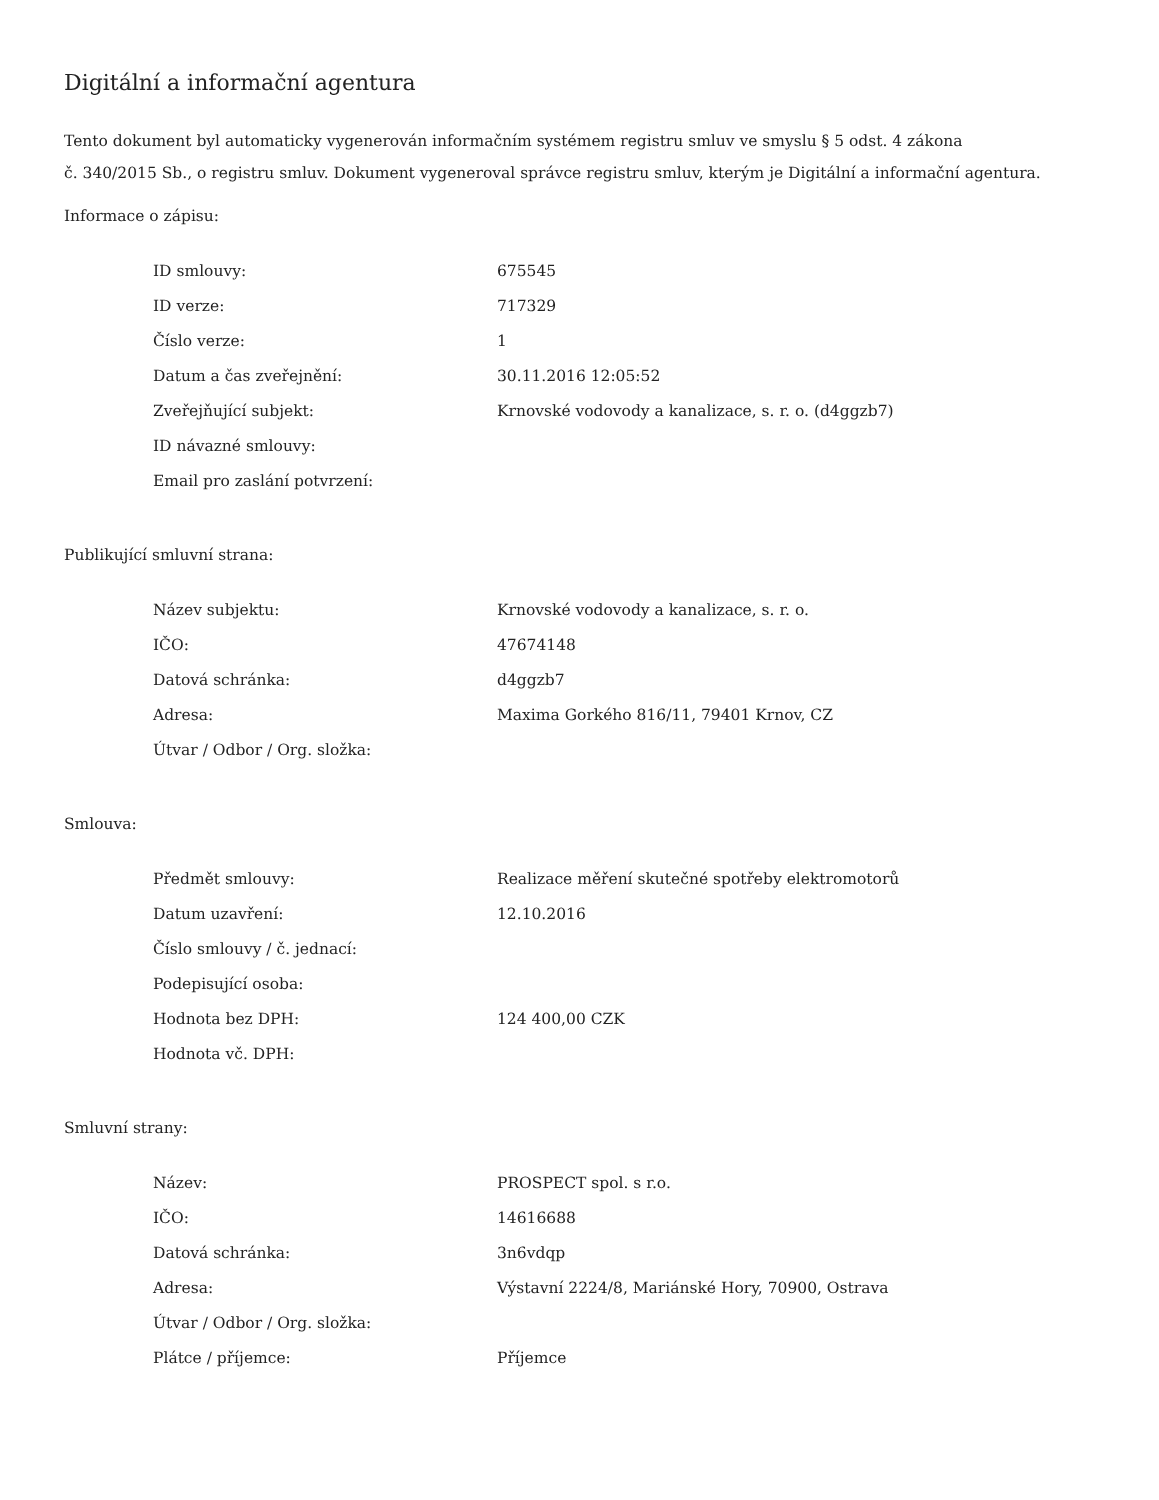Digitální a informační agentura
Tento dokument byl automaticky vygenerován informačním systémem registru smluv ve smyslu § 5 odst. 4 zákona
č. 340/2015 Sb., o registru smluv. Dokument vygeneroval správce registru smluv, kterým je Digitální a informační agentura.
Informace o zápisu:
| ID smlouvy: | 675545 |
| ID verze: | 717329 |
| Číslo verze: | 1 |
| Datum a čas zveřejnění: | 30.11.2016 12:05:52 |
| Zveřejňující subjekt: | Krnovské vodovody a kanalizace, s. r. o. (d4ggzb7) |
| ID návazné smlouvy: | |
| Email pro zaslání potvrzení: | |
Publikující smluvní strana:
| Název subjektu: | Krnovské vodovody a kanalizace, s. r. o. |
| IČO: | 47674148 |
| Datová schránka: | d4ggzb7 |
| Adresa: | Maxima Gorkého 816/11, 79401 Krnov, CZ |
| Útvar / Odbor / Org. složka: | |
Smlouva:
| Předmět smlouvy: | Realizace měření skutečné spotřeby elektromotorů |
| Datum uzavření: | 12.10.2016 |
| Číslo smlouvy / č. jednací: | |
| Podepisující osoba: | |
| Hodnota bez DPH: | 124 400,00 CZK |
| Hodnota vč. DPH: | |
Smluvní strany:
| Název: | PROSPECT spol. s r.o. |
| IČO: | 14616688 |
| Datová schránka: | 3n6vdqp |
| Adresa: | Výstavní 2224/8, Mariánské Hory, 70900, Ostrava |
| Útvar / Odbor / Org. složka: | |
| Plátce / příjemce: | Příjemce |